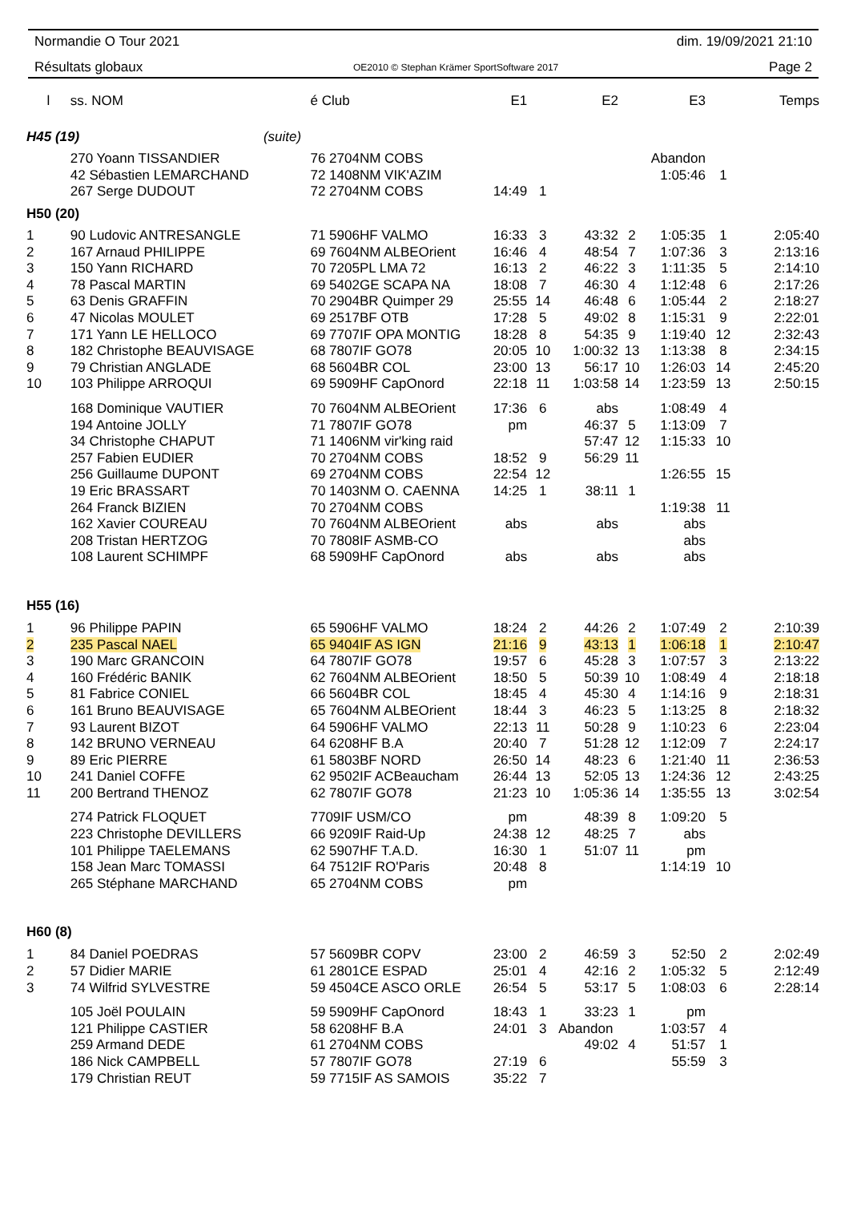Normandie O Tour 2021 dim. 19/09/2021 21:10
Résultats globaux OE2010 © Stephan Krämer SportSoftware 2017 Page 2
| l | ss. NOM | é Club | E1 | | E2 | | E3 | | Temps |
| --- | --- | --- | --- | --- | --- | --- | --- | --- | --- |
| H45 (19) (suite) | | | | | | | | | |
| | 270 Yoann TISSANDIER | 76 2704NM COBS | | | | | Abandon | | |
| | 42 Sébastien LEMARCHAND | 72 1408NM VIK'AZIM | | | | | 1:05:46 | 1 | |
| | 267 Serge DUDOUT | 72 2704NM COBS | 14:49 | 1 | | | | | |
| H50 (20) | | | | | | | | | |
| 1 | 90 Ludovic ANTRESANGLE | 71 5906HF VALMO | 16:33 | 3 | 43:32 | 2 | 1:05:35 | 1 | 2:05:40 |
| 2 | 167 Arnaud PHILIPPE | 69 7604NM ALBEOrient | 16:46 | 4 | 48:54 | 7 | 1:07:36 | 3 | 2:13:16 |
| 3 | 150 Yann RICHARD | 70 7205PL LMA 72 | 16:13 | 2 | 46:22 | 3 | 1:11:35 | 5 | 2:14:10 |
| 4 | 78 Pascal MARTIN | 69 5402GE SCAPA NA | 18:08 | 7 | 46:30 | 4 | 1:12:48 | 6 | 2:17:26 |
| 5 | 63 Denis GRAFFIN | 70 2904BR Quimper 29 | 25:55 | 14 | 46:48 | 6 | 1:05:44 | 2 | 2:18:27 |
| 6 | 47 Nicolas MOULET | 69 2517BF OTB | 17:28 | 5 | 49:02 | 8 | 1:15:31 | 9 | 2:22:01 |
| 7 | 171 Yann LE HELLOCO | 69 7707IF OPA MONTIG | 18:28 | 8 | 54:35 | 9 | 1:19:40 | 12 | 2:32:43 |
| 8 | 182 Christophe BEAUVISAGE | 68 7807IF GO78 | 20:05 | 10 | 1:00:32 | 13 | 1:13:38 | 8 | 2:34:15 |
| 9 | 79 Christian ANGLADE | 68 5604BR COL | 23:00 | 13 | 56:17 | 10 | 1:26:03 | 14 | 2:45:20 |
| 10 | 103 Philippe ARROQUI | 69 5909HF CapOnord | 22:18 | 11 | 1:03:58 | 14 | 1:23:59 | 13 | 2:50:15 |
| | 168 Dominique VAUTIER | 70 7604NM ALBEOrient | 17:36 | 6 | abs | | 1:08:49 | 4 | |
| | 194 Antoine JOLLY | 71 7807IF GO78 | pm | | 46:37 | 5 | 1:13:09 | 7 | |
| | 34 Christophe CHAPUT | 71 1406NM vir'king raid | | | 57:47 | 12 | 1:15:33 | 10 | |
| | 257 Fabien EUDIER | 70 2704NM COBS | 18:52 | 9 | 56:29 | 11 | | | |
| | 256 Guillaume DUPONT | 69 2704NM COBS | 22:54 | 12 | | | 1:26:55 | 15 | |
| | 19 Eric BRASSART | 70 1403NM O. CAENNA | 14:25 | 1 | 38:11 | 1 | | | |
| | 264 Franck BIZIEN | 70 2704NM COBS | | | | | 1:19:38 | 11 | |
| | 162 Xavier COUREAU | 70 7604NM ALBEOrient | abs | | abs | | abs | | |
| | 208 Tristan HERTZOG | 70 7808IF ASMB-CO | | | | | abs | | |
| | 108 Laurent SCHIMPF | 68 5909HF CapOnord | abs | | abs | | abs | | |
| H55 (16) | | | | | | | | | |
| 1 | 96 Philippe PAPIN | 65 5906HF VALMO | 18:24 | 2 | 44:26 | 2 | 1:07:49 | 2 | 2:10:39 |
| 2 | 235 Pascal NAEL | 65 9404IF AS IGN | 21:16 | 9 | 43:13 | 1 | 1:06:18 | 1 | 2:10:47 |
| 3 | 190 Marc GRANCOIN | 64 7807IF GO78 | 19:57 | 6 | 45:28 | 3 | 1:07:57 | 3 | 2:13:22 |
| 4 | 160 Frédéric BANIK | 62 7604NM ALBEOrient | 18:50 | 5 | 50:39 | 10 | 1:08:49 | 4 | 2:18:18 |
| 5 | 81 Fabrice CONIEL | 66 5604BR COL | 18:45 | 4 | 45:30 | 4 | 1:14:16 | 9 | 2:18:31 |
| 6 | 161 Bruno BEAUVISAGE | 65 7604NM ALBEOrient | 18:44 | 3 | 46:23 | 5 | 1:13:25 | 8 | 2:18:32 |
| 7 | 93 Laurent BIZOT | 64 5906HF VALMO | 22:13 | 11 | 50:28 | 9 | 1:10:23 | 6 | 2:23:04 |
| 8 | 142 BRUNO VERNEAU | 64 6208HF B.A | 20:40 | 7 | 51:28 | 12 | 1:12:09 | 7 | 2:24:17 |
| 9 | 89 Eric PIERRE | 61 5803BF NORD | 26:50 | 14 | 48:23 | 6 | 1:21:40 | 11 | 2:36:53 |
| 10 | 241 Daniel COFFE | 62 9502IF ACBeaucham | 26:44 | 13 | 52:05 | 13 | 1:24:36 | 12 | 2:43:25 |
| 11 | 200 Bertrand THENOZ | 62 7807IF GO78 | 21:23 | 10 | 1:05:36 | 14 | 1:35:55 | 13 | 3:02:54 |
| | 274 Patrick FLOQUET | 7709IF USM/CO | pm | | 48:39 | 8 | 1:09:20 | 5 | |
| | 223 Christophe DEVILLERS | 66 9209IF Raid-Up | 24:38 | 12 | 48:25 | 7 | abs | | |
| | 101 Philippe TAELEMANS | 62 5907HF T.A.D. | 16:30 | 1 | 51:07 | 11 | pm | | |
| | 158 Jean Marc TOMASSI | 64 7512IF RO'Paris | 20:48 | 8 | | | 1:14:19 | 10 | |
| | 265 Stéphane MARCHAND | 65 2704NM COBS | pm | | | | | | |
| H60 (8) | | | | | | | | | |
| 1 | 84 Daniel POEDRAS | 57 5609BR COPV | 23:00 | 2 | 46:59 | 3 | 52:50 | 2 | 2:02:49 |
| 2 | 57 Didier MARIE | 61 2801CE ESPAD | 25:01 | 4 | 42:16 | 2 | 1:05:32 | 5 | 2:12:49 |
| 3 | 74 Wilfrid SYLVESTRE | 59 4504CE ASCO ORLE | 26:54 | 5 | 53:17 | 5 | 1:08:03 | 6 | 2:28:14 |
| | 105 Joël POULAIN | 59 5909HF CapOnord | 18:43 | 1 | 33:23 | 1 | pm | | |
| | 121 Philippe CASTIER | 58 6208HF B.A | 24:01 | 3 | Abandon | | 1:03:57 | 4 | |
| | 259 Armand DEDE | 61 2704NM COBS | | | 49:02 | 4 | 51:57 | 1 | |
| | 186 Nick CAMPBELL | 57 7807IF GO78 | 27:19 | 6 | | | 55:59 | 3 | |
| | 179 Christian REUT | 59 7715IF AS SAMOIS | 35:22 | 7 | | | | | |